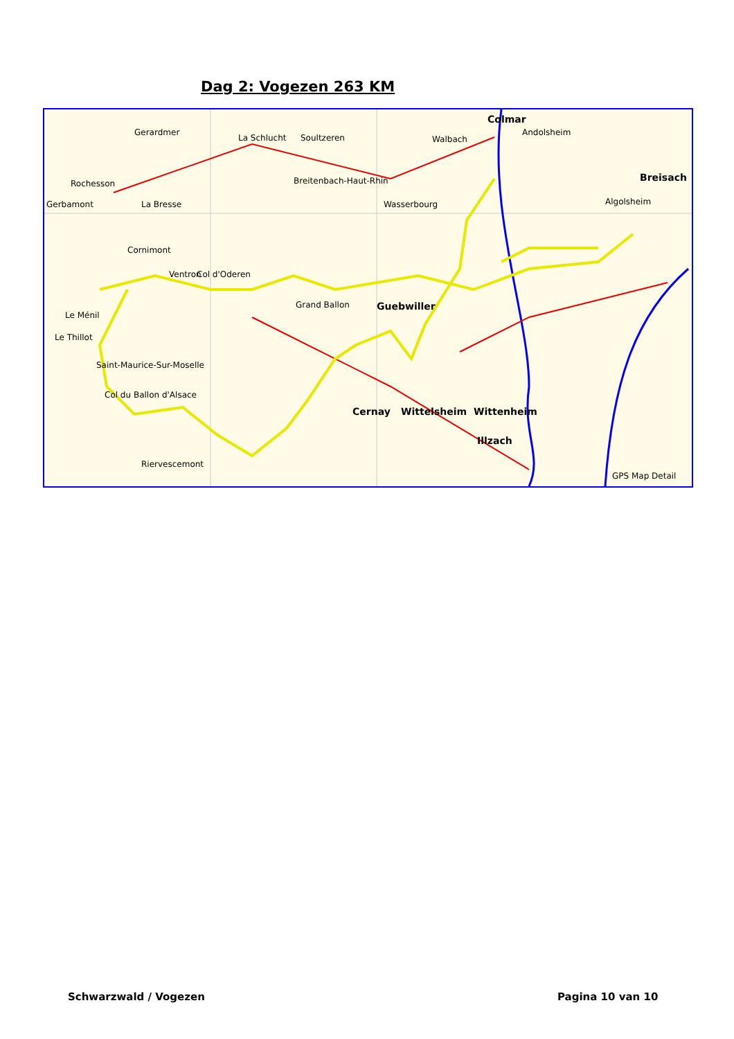Dag 2: Vogezen 263 KM
Colmar
Gerardmer
La Schlucht Soultzeren Walbach
Andolsheim
Rochesson Breitenbach-Haut-Rhin
Gerbamont La Bresse Wasserbourg
Breisach
Algolsheim
Cornimont
Col d'Oderen Ventron
Grand Ballon Guebwiller
Le Ménil
Le Thillot
Saint-Maurice-Sur-Moselle
Col du Ballon d'Alsace
Cernay Wittelsheim Wittenheim
Illzach
Riervescemont
GPS Map Detail
Schwarzwald / Vogezen Pagina 10 van 10